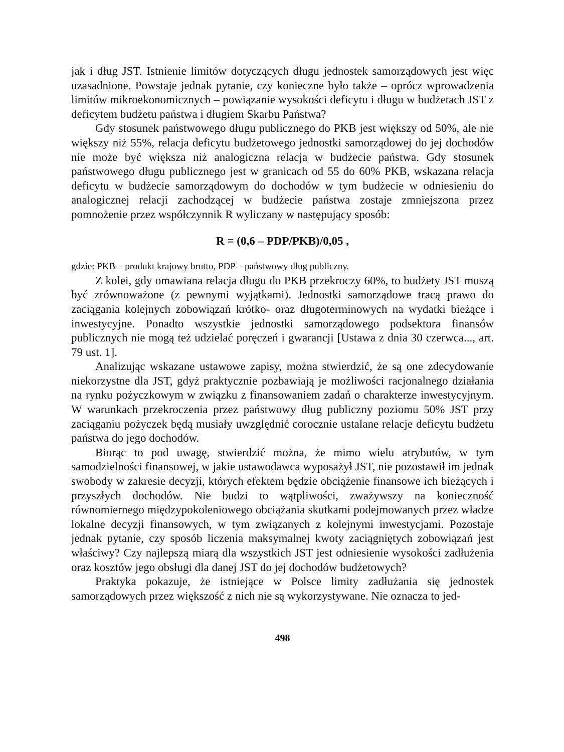jak i dług JST. Istnienie limitów dotyczących długu jednostek samorządowych jest więc uzasadnione. Powstaje jednak pytanie, czy konieczne było także – oprócz wprowadzenia limitów mikroekonomicznych – powiązanie wysokości deficytu i długu w budżetach JST z deficytem budżetu państwa i długiem Skarbu Państwa?
Gdy stosunek państwowego długu publicznego do PKB jest większy od 50%, ale nie większy niż 55%, relacja deficytu budżetowego jednostki samorządowej do jej dochodów nie może być większa niż analogiczna relacja w budżecie państwa. Gdy stosunek państwowego długu publicznego jest w granicach od 55 do 60% PKB, wskazana relacja deficytu w budżecie samorządowym do dochodów w tym budżecie w odniesieniu do analogicznej relacji zachodzącej w budżecie państwa zostaje zmniejszona przez pomnożenie przez współczynnik R wyliczany w następujący sposób:
R = (0,6 – PDP/PKB)/0,05 ,
gdzie: PKB – produkt krajowy brutto, PDP – państwowy dług publiczny.
Z kolei, gdy omawiana relacja długu do PKB przekroczy 60%, to budżety JST muszą być zrównoważone (z pewnymi wyjątkami). Jednostki samorządowe tracą prawo do zaciągania kolejnych zobowiązań krótko- oraz długoterminowych na wydatki bieżące i inwestycyjne. Ponadto wszystkie jednostki samorządowego podsektora finansów publicznych nie mogą też udzielać poręczeń i gwarancji [Ustawa z dnia 30 czerwca..., art. 79 ust. 1].
Analizując wskazane ustawowe zapisy, można stwierdzić, że są one zdecydowanie niekorzystne dla JST, gdyż praktycznie pozbawiają je możliwości racjonalnego działania na rynku pożyczkowym w związku z finansowaniem zadań o charakterze inwestycyjnym. W warunkach przekroczenia przez państwowy dług publiczny poziomu 50% JST przy zaciąganiu pożyczek będą musiały uwzględnić corocznie ustalane relacje deficytu budżetu państwa do jego dochodów.
Biorąc to pod uwagę, stwierdzić można, że mimo wielu atrybutów, w tym samodzielności finansowej, w jakie ustawodawca wyposażył JST, nie pozostawił im jednak swobody w zakresie decyzji, których efektem będzie obciążenie finansowe ich bieżących i przyszłych dochodów. Nie budzi to wątpliwości, zważywszy na konieczność równomiernego międzypokoleniowego obciążania skutkami podejmowanych przez władze lokalne decyzji finansowych, w tym związanych z kolejnymi inwestycjami. Pozostaje jednak pytanie, czy sposób liczenia maksymalnej kwoty zaciągniętych zobowiązań jest właściwy? Czy najlepszą miarą dla wszystkich JST jest odniesienie wysokości zadłużenia oraz kosztów jego obsługi dla danej JST do jej dochodów budżetowych?
Praktyka pokazuje, że istniejące w Polsce limity zadłużania się jednostek samorządowych przez większość z nich nie są wykorzystywane. Nie oznacza to jed-
498